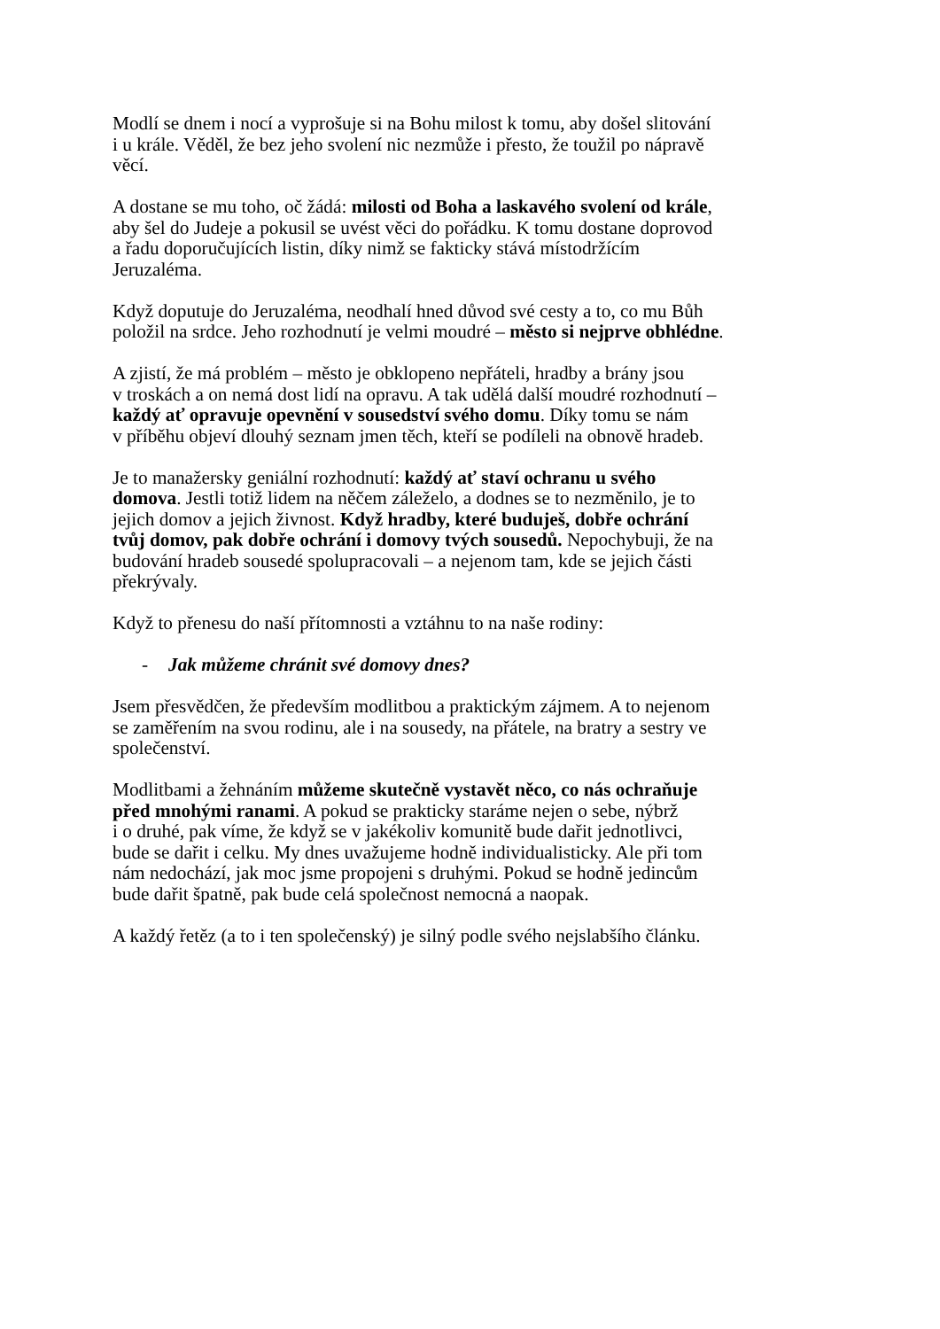Modlí se dnem i nocí a vyprošuje si na Bohu milost k tomu, aby došel slitování
i u krále. Věděl, že bez jeho svolení nic nezmůže i přesto, že toužil po nápravě
věcí.
A dostane se mu toho, oč žádá: milosti od Boha a laskavého svolení od krále,
aby šel do Judeje a pokusil se uvést věci do pořádku. K tomu dostane doprovod
a řadu doporučujících listin, díky nimž se fakticky stává místodržícím
Jeruzaléma.
Když doputuje do Jeruzaléma, neodhalí hned důvod své cesty a to, co mu Bůh
položil na srdce. Jeho rozhodnutí je velmi moudré – město si nejprve obhlédne.
A zjistí, že má problém – město je obklopeno nepřáteli, hradby a brány jsou
v troskách a on nemá dost lidí na opravu. A tak udělá další moudré rozhodnutí –
každý ať opravuje opevnění v sousedství svého domu. Díky tomu se nám
v příběhu objeví dlouhý seznam jmen těch, kteří se podíleli na obnově hradeb.
Je to manažersky geniální rozhodnutí: každý ať staví ochranu u svého
domova. Jestli totiž lidem na něčem záleželo, a dodnes se to nezměnilo, je to
jejich domov a jejich živnost. Když hradby, které buduješ, dobře ochrání
tvůj domov, pak dobře ochrání i domovy tvých sousedů. Nepochybuji, že na
budování hradeb sousedé spolupracovali – a nejenom tam, kde se jejich části
překrývaly.
Když to přenesu do naší přítomnosti a vztáhnu to na naše rodiny:
- Jak můžeme chránit své domovy dnes?
Jsem přesvědčen, že především modlitbou a praktickým zájmem. A to nejenom
se zaměřením na svou rodinu, ale i na sousedy, na přátele, na bratry a sestry ve
společenství.
Modlitbami a žehnáním můžeme skutečně vystavět něco, co nás ochraňuje
před mnohými ranami. A pokud se prakticky staráme nejen o sebe, nýbrž
i o druhé, pak víme, že když se v jakékoliv komunitě bude dařit jednotlivci,
bude se dařit i celku. My dnes uvažujeme hodně individualisticky. Ale při tom
nám nedochází, jak moc jsme propojeni s druhými. Pokud se hodně jedincům
bude dařit špatně, pak bude celá společnost nemocná a naopak.
A každý řetěz (a to i ten společenský) je silný podle svého nejslabšího článku.